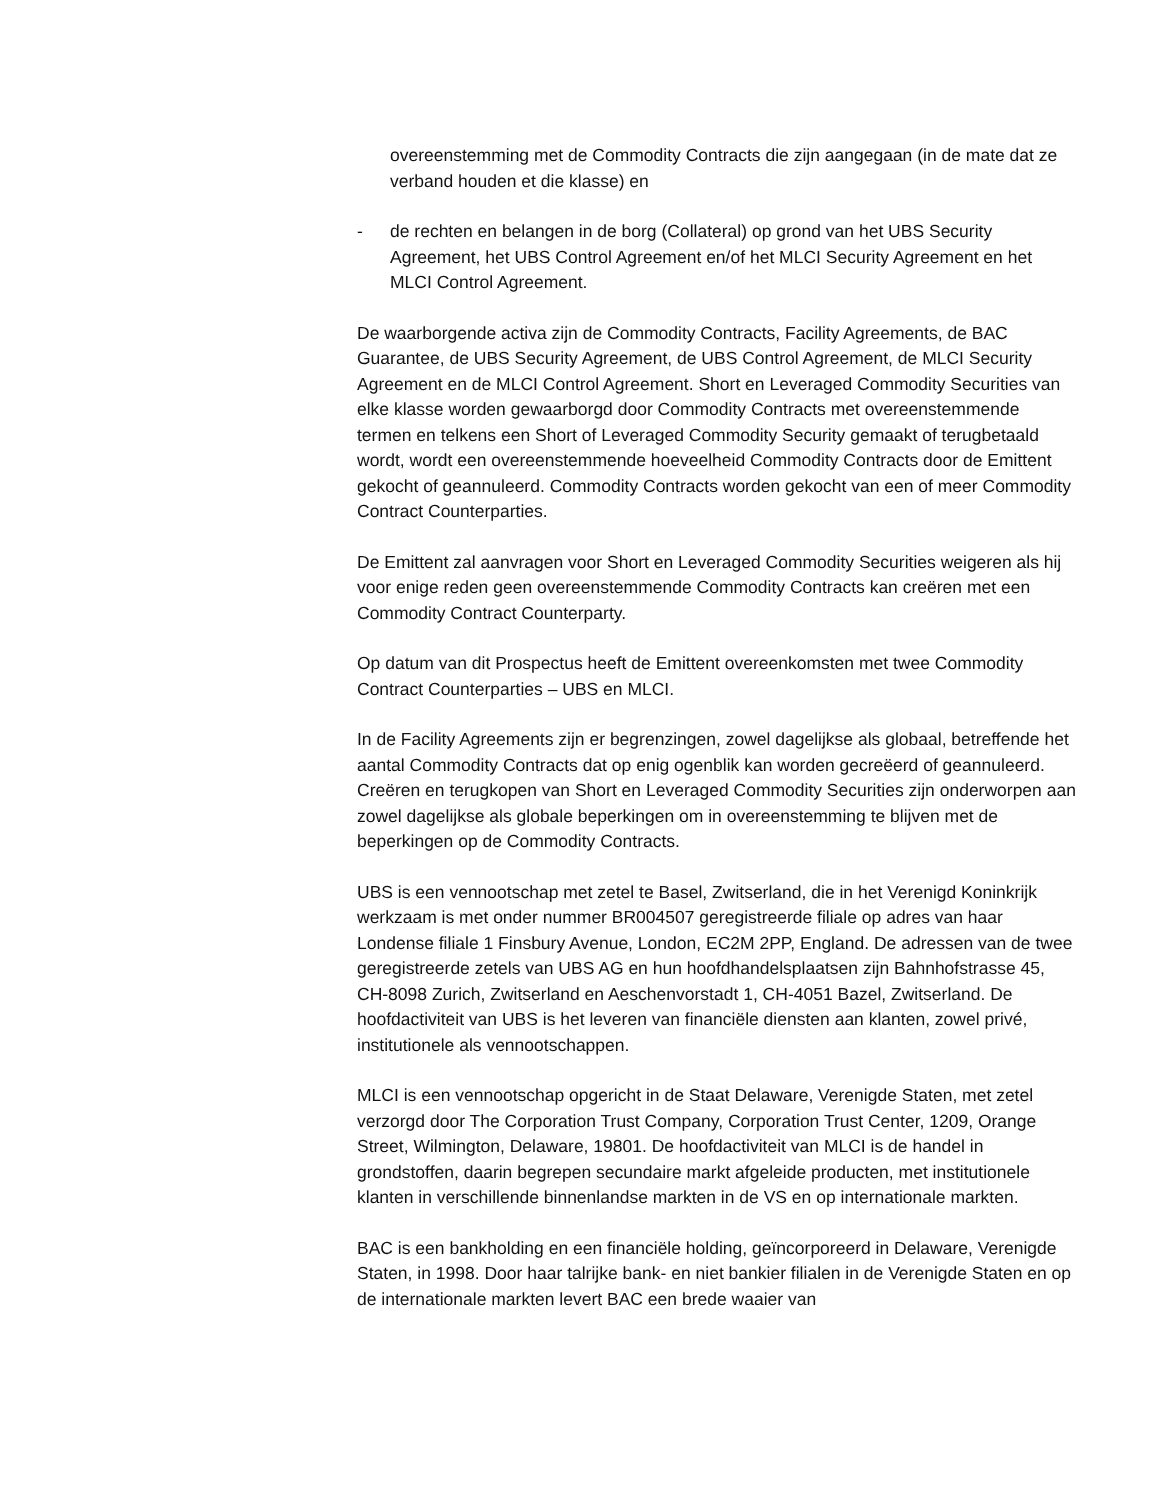overeenstemming met de Commodity Contracts die zijn aangegaan (in de mate dat ze verband houden et die klasse) en
- de rechten en belangen in de borg (Collateral) op grond van het UBS Security Agreement, het UBS Control Agreement en/of het MLCI Security Agreement en het MLCI Control Agreement.
De waarborgende activa zijn de Commodity Contracts, Facility Agreements, de BAC Guarantee, de UBS Security Agreement, de UBS Control Agreement, de MLCI Security Agreement en de MLCI Control Agreement. Short en Leveraged Commodity Securities van elke klasse worden gewaarborgd door Commodity Contracts met overeenstemmende termen en telkens een Short of Leveraged Commodity Security gemaakt of terugbetaald wordt, wordt een overeenstemmende hoeveelheid Commodity Contracts door de Emittent gekocht of geannuleerd. Commodity Contracts worden gekocht van een of meer Commodity Contract Counterparties.
De Emittent zal aanvragen voor Short en Leveraged Commodity Securities weigeren als hij voor enige reden geen overeenstemmende Commodity Contracts kan creëren met een Commodity Contract Counterparty.
Op datum van dit Prospectus heeft de Emittent overeenkomsten met twee Commodity Contract Counterparties – UBS en MLCI.
In de Facility Agreements zijn er begrenzingen, zowel dagelijkse als globaal, betreffende het aantal Commodity Contracts dat op enig ogenblik kan worden gecreëerd of geannuleerd. Creëren en terugkopen van Short en Leveraged Commodity Securities zijn onderworpen aan zowel dagelijkse als globale beperkingen om in overeenstemming te blijven met de beperkingen op de Commodity Contracts.
UBS is een vennootschap met zetel te Basel, Zwitserland, die in het Verenigd Koninkrijk werkzaam is met onder nummer BR004507 geregistreerde filiale op adres van haar Londense filiale 1 Finsbury Avenue, London, EC2M 2PP, England. De adressen van de twee geregistreerde zetels van UBS AG en hun hoofdhandelsplaatsen zijn Bahnhofstrasse 45, CH-8098 Zurich, Zwitserland en Aeschenvorstadt 1, CH-4051 Bazel, Zwitserland. De hoofdactiviteit van UBS is het leveren van financiële diensten aan klanten, zowel privé, institutionele als vennootschappen.
MLCI is een vennootschap opgericht in de Staat Delaware, Verenigde Staten, met zetel verzorgd door The Corporation Trust Company, Corporation Trust Center, 1209, Orange Street, Wilmington, Delaware, 19801. De hoofdactiviteit van MLCI is de handel in grondstoffen, daarin begrepen secundaire markt afgeleide producten, met institutionele klanten in verschillende binnenlandse markten in de VS en op internationale markten.
BAC is een bankholding en een financiële holding, geïncorporeerd in Delaware, Verenigde Staten, in 1998. Door haar talrijke bank- en niet bankier filialen in de Verenigde Staten en op de internationale markten levert BAC een brede waaier van